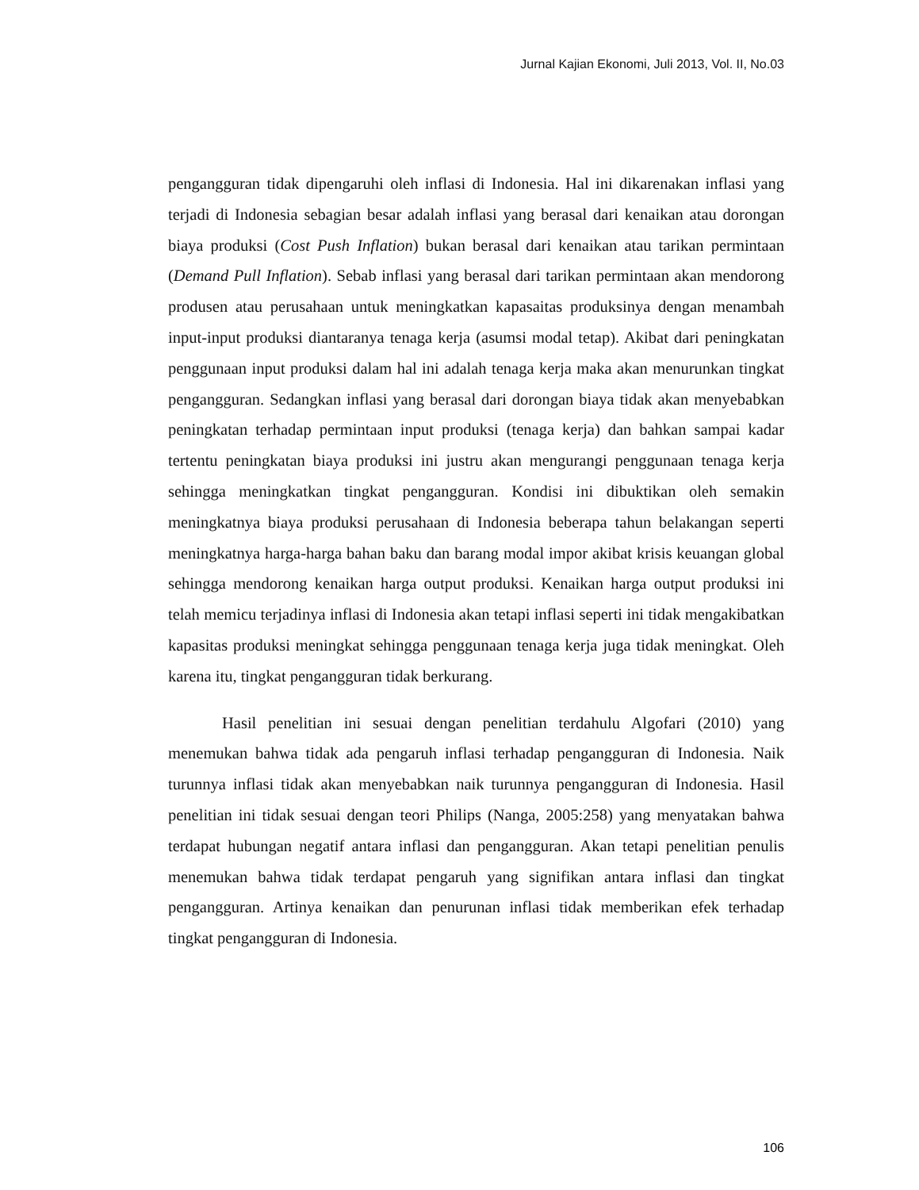Jurnal Kajian Ekonomi, Juli 2013, Vol. II, No.03
pengangguran tidak dipengaruhi oleh inflasi di Indonesia. Hal ini dikarenakan inflasi yang terjadi di Indonesia sebagian besar adalah inflasi yang berasal dari kenaikan atau dorongan biaya produksi (Cost Push Inflation) bukan berasal dari kenaikan atau tarikan permintaan (Demand Pull Inflation). Sebab inflasi yang berasal dari tarikan permintaan akan mendorong produsen atau perusahaan untuk meningkatkan kapasaitas produksinya dengan menambah input-input produksi diantaranya tenaga kerja (asumsi modal tetap). Akibat dari peningkatan penggunaan input produksi dalam hal ini adalah tenaga kerja maka akan menurunkan tingkat pengangguran. Sedangkan inflasi yang berasal dari dorongan biaya tidak akan menyebabkan peningkatan terhadap permintaan input produksi (tenaga kerja) dan bahkan sampai kadar tertentu peningkatan biaya produksi ini justru akan mengurangi penggunaan tenaga kerja sehingga meningkatkan tingkat pengangguran. Kondisi ini dibuktikan oleh semakin meningkatnya biaya produksi perusahaan di Indonesia beberapa tahun belakangan seperti meningkatnya harga-harga bahan baku dan barang modal impor akibat krisis keuangan global sehingga mendorong kenaikan harga output produksi. Kenaikan harga output produksi ini telah memicu terjadinya inflasi di Indonesia akan tetapi inflasi seperti ini tidak mengakibatkan kapasitas produksi meningkat sehingga penggunaan tenaga kerja juga tidak meningkat. Oleh karena itu, tingkat pengangguran tidak berkurang.
Hasil penelitian ini sesuai dengan penelitian terdahulu Algofari (2010) yang menemukan bahwa tidak ada pengaruh inflasi terhadap pengangguran di Indonesia. Naik turunnya inflasi tidak akan menyebabkan naik turunnya pengangguran di Indonesia. Hasil penelitian ini tidak sesuai dengan teori Philips (Nanga, 2005:258) yang menyatakan bahwa terdapat hubungan negatif antara inflasi dan pengangguran. Akan tetapi penelitian penulis menemukan bahwa tidak terdapat pengaruh yang signifikan antara inflasi dan tingkat pengangguran. Artinya kenaikan dan penurunan inflasi tidak memberikan efek terhadap tingkat pengangguran di Indonesia.
106